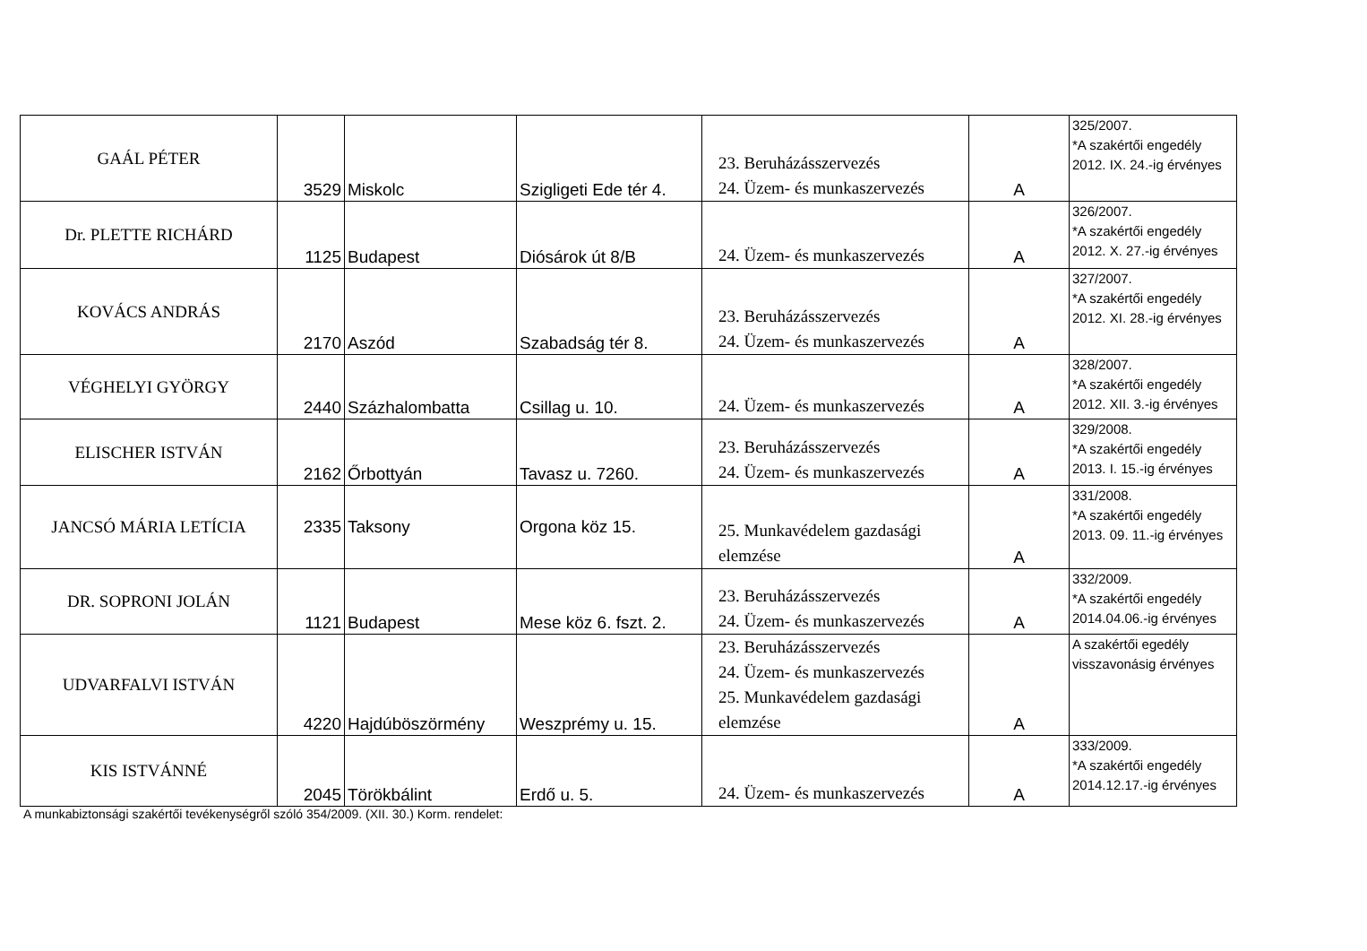| GAÁL PÉTER | 3529 | Miskolc | Szigligeti Ede tér 4. | 23. Beruházásszervezés 24. Üzem- és munkaszervezés | A | 325/2007. *A szakértői engedély 2012. IX. 24.-ig érvényes |
| Dr. PLETTE RICHÁRD | 1125 | Budapest | Diósárok út 8/B | 24. Üzem- és munkaszervezés | A | 326/2007. *A szakértői engedély 2012. X. 27.-ig érvényes |
| KOVÁCS ANDRÁS | 2170 | Aszód | Szabadság tér 8. | 23. Beruházásszervezés 24. Üzem- és munkaszervezés | A | 327/2007. *A szakértői engedély 2012. XI. 28.-ig érvényes |
| VÉGHELYI GYÖRGY | 2440 | Százhalombatta | Csillag u. 10. | 24. Üzem- és munkaszervezés | A | 328/2007. *A szakértői engedély 2012. XII. 3.-ig érvényes |
| ELISCHER ISTVÁN | 2162 | Őrbottyán | Tavasz u. 7260. | 23. Beruházásszervezés 24. Üzem- és munkaszervezés | A | 329/2008. *A szakértői engedély 2013. I. 15.-ig érvényes |
| JANCSÓ MÁRIA LETÍCIA | 2335 | Taksony | Orgona köz 15. | 25. Munkavédelem gazdasági elemzése | A | 331/2008. *A szakértői engedély 2013. 09. 11.-ig érvényes |
| DR. SOPRONI JOLÁN | 1121 | Budapest | Mese köz 6. fszt. 2. | 23. Beruházásszervezés 24. Üzem- és munkaszervezés | A | 332/2009. *A szakértői engedély 2014.04.06.-ig érvényes |
| UDVARFALVI ISTVÁN | 4220 | Hajdúböszörmény | Weszprémy u. 15. | 23. Beruházásszervezés 24. Üzem- és munkaszervezés 25. Munkavédelem gazdasági elemzése | A | A szakértői egedély visszavonásig érvényes |
| KIS ISTVÁNNÉ | 2045 | Törökbálint | Erdő u. 5. | 24. Üzem- és munkaszervezés | A | 333/2009. *A szakértői engedély 2014.12.17.-ig érvényes |
A munkabiztonsági szakértői tevékenységről szóló 354/2009. (XII. 30.) Korm. rendelet: